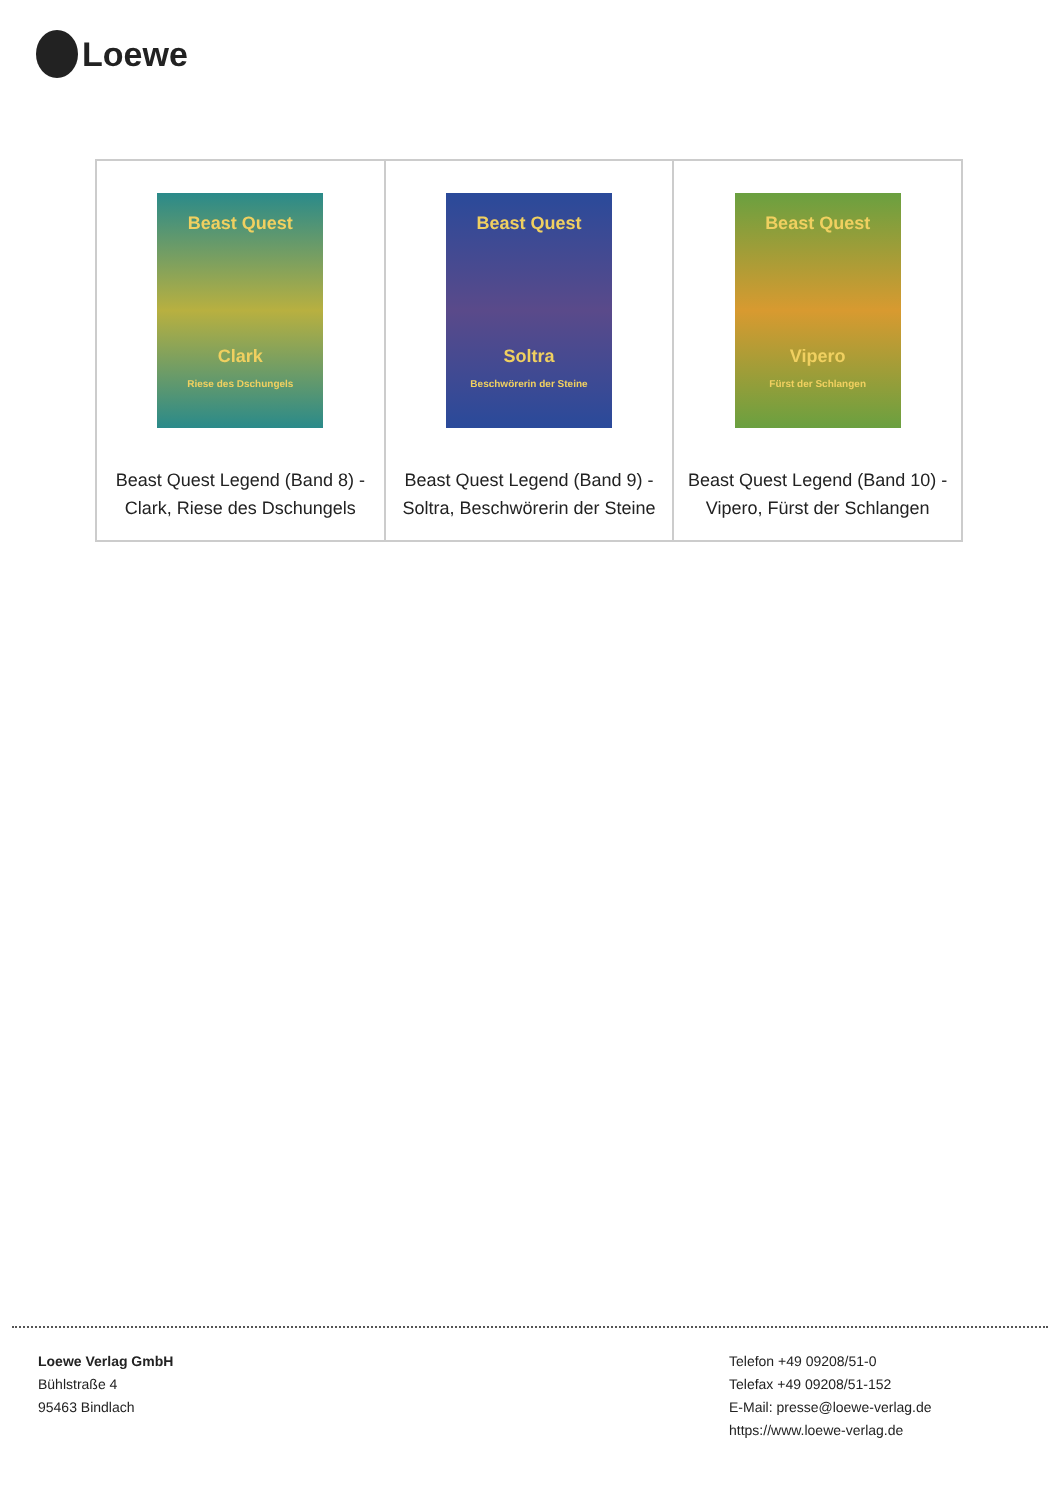Loewe
| Beast Quest Clark Riese des Dschungels Beast Quest Legend (Band 8) - Clark, Riese des Dschungels | Beast Quest Soltra Beschwörerin der Steine Beast Quest Legend (Band 9) - Soltra, Beschwörerin der Steine | Beast Quest Vipero Fürst der Schlangen Beast Quest Legend (Band 10) - Vipero, Fürst der Schlangen |
Loewe Verlag GmbH
Bühlstraße 4
95463 Bindlach
Telefon +49 09208/51-0
Telefax +49 09208/51-152
E-Mail: presse@loewe-verlag.de
https://www.loewe-verlag.de